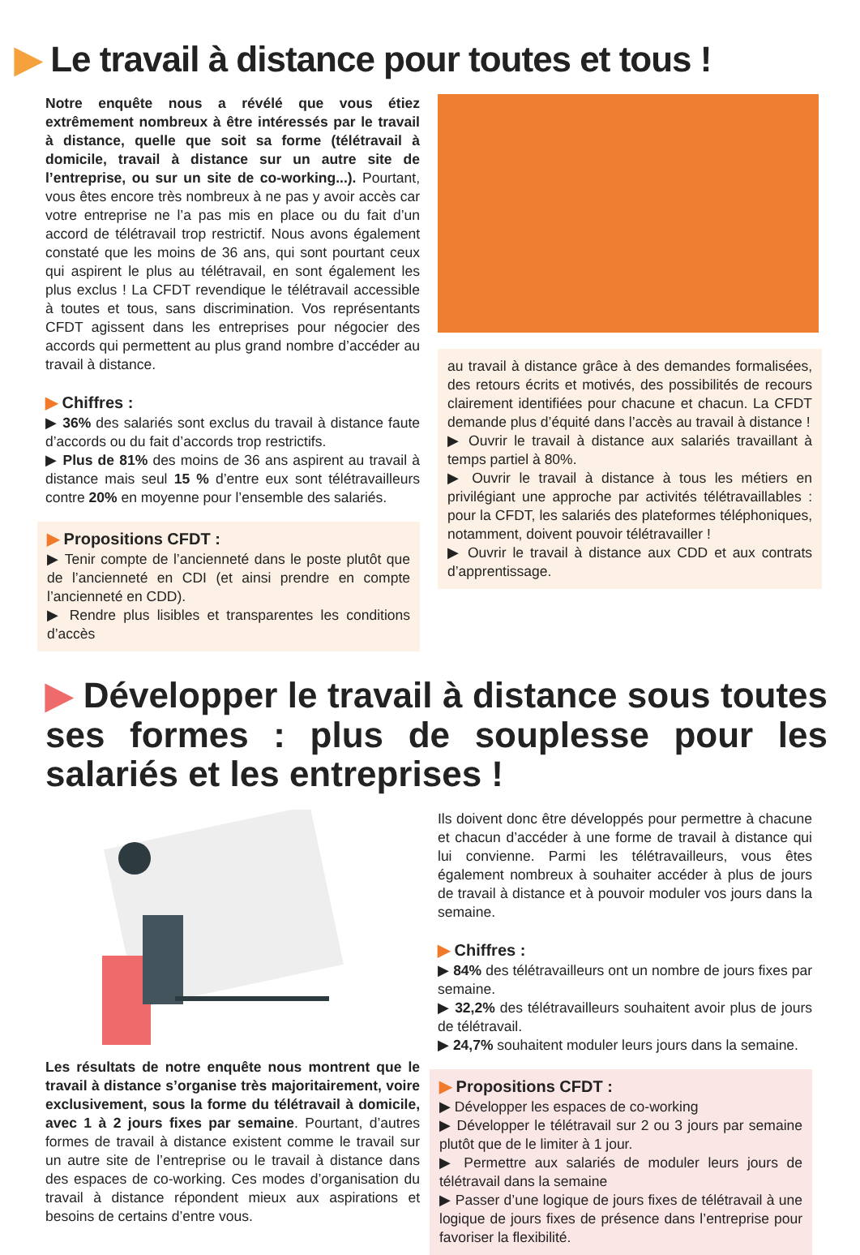▶ Le travail à distance pour toutes et tous !
Notre enquête nous a révélé que vous étiez extrêmement nombreux à être intéressés par le travail à distance, quelle que soit sa forme (télétravail à domicile, travail à distance sur un autre site de l’entreprise, ou sur un site de co-working...). Pourtant, vous êtes encore très nombreux à ne pas y avoir accès car votre entreprise ne l’a pas mis en place ou du fait d’un accord de télétravail trop restrictif. Nous avons également constaté que les moins de 36 ans, qui sont pourtant ceux qui aspirent le plus au télétravail, en sont également les plus exclus ! La CFDT revendique le télétravail accessible à toutes et tous, sans discrimination. Vos représentants CFDT agissent dans les entreprises pour négocier des accords qui permettent au plus grand nombre d’accéder au travail à distance.
▶ Chiffres :
▶ 36% des salariés sont exclus du travail à distance faute d’accords ou du fait d’accords trop restrictifs.
▶ Plus de 81% des moins de 36 ans aspirent au travail à distance mais seul 15 % d’entre eux sont télétravailleurs contre 20% en moyenne pour l’ensemble des salariés.
▶ Propositions CFDT :
▶ Tenir compte de l’ancienneté dans le poste plutôt que de l’ancienneté en CDI (et ainsi prendre en compte l’ancienneté en CDD).
▶ Rendre plus lisibles et transparentes les conditions d’accès
au travail à distance grâce à des demandes formalisées, des retours écrits et motivés, des possibilités de recours clairement identifiées pour chacune et chacun. La CFDT demande plus d’équité dans l’accès au travail à distance !
▶ Ouvrir le travail à distance aux salariés travaillant à temps partiel à 80%.
▶ Ouvrir le travail à distance à tous les métiers en privilégiant une approche par activités télétravaillables : pour la CFDT, les salariés des plateformes téléphoniques, notamment, doivent pouvoir télétravailler !
▶ Ouvrir le travail à distance aux CDD et aux contrats d’apprentissage.
▶ Développer le travail à distance sous toutes ses formes : plus de souplesse pour les salariés et les entreprises !
Les résultats de notre enquête nous montrent que le travail à distance s’organise très majoritairement, voire exclusivement, sous la forme du télétravail à domicile, avec 1 à 2 jours fixes par semaine. Pourtant, d’autres formes de travail à distance existent comme le travail sur un autre site de l’entreprise ou le travail à distance dans des espaces de co-working. Ces modes d’organisation du travail à distance répondent mieux aux aspirations et besoins de certains d’entre vous.
Ils doivent donc être développés pour permettre à chacune et chacun d’accéder à une forme de travail à distance qui lui convienne. Parmi les télétravailleurs, vous êtes également nombreux à souhaiter accéder à plus de jours de travail à distance et à pouvoir moduler vos jours dans la semaine.
▶ Chiffres :
▶ 84% des télétravailleurs ont un nombre de jours fixes par semaine.
▶ 32,2% des télétravailleurs souhaitent avoir plus de jours de télétravail.
▶ 24,7% souhaitent moduler leurs jours dans la semaine.
▶ Propositions CFDT :
▶ Développer les espaces de co-working
▶ Développer le télétravail sur 2 ou 3 jours par semaine plutôt que de le limiter à 1 jour.
▶ Permettre aux salariés de moduler leurs jours de télétravail dans la semaine
▶ Passer d’une logique de jours fixes de télétravail à une logique de jours fixes de présence dans l’entreprise pour favoriser la flexibilité.